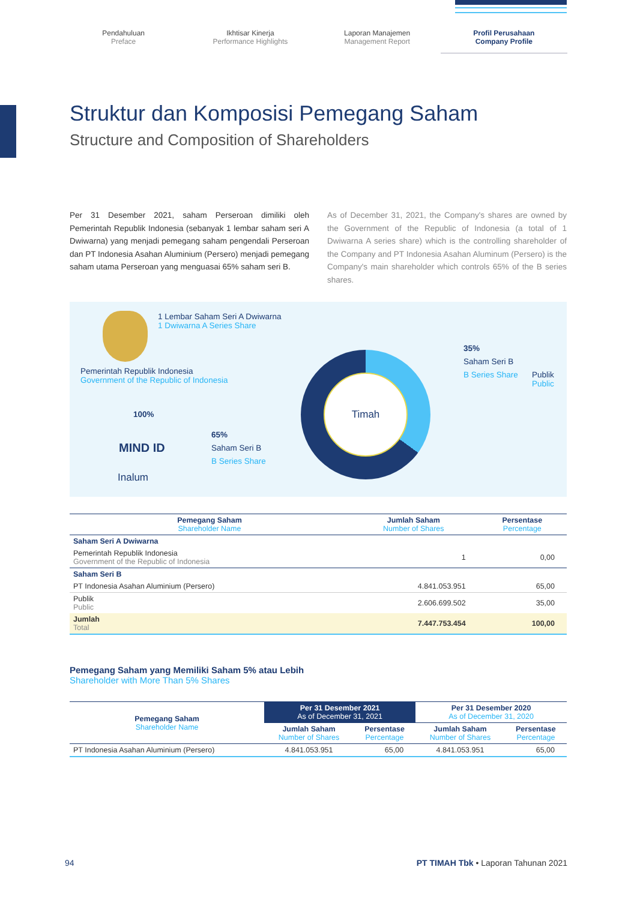Pendahuluan
Preface
Ikhtisar Kinerja
Performance Highlights
Laporan Manajemen
Management Report
Profil Perusahaan
Company Profile
Struktur dan Komposisi Pemegang Saham
Structure and Composition of Shareholders
Per 31 Desember 2021, saham Perseroan dimiliki oleh Pemerintah Republik Indonesia (sebanyak 1 lembar saham seri A Dwiwarna) yang menjadi pemegang saham pengendali Perseroan dan PT Indonesia Asahan Aluminium (Persero) menjadi pemegang saham utama Perseroan yang menguasai 65% saham seri B.
As of December 31, 2021, the Company's shares are owned by the Government of the Republic of Indonesia (a total of 1 Dwiwarna A series share) which is the controlling shareholder of the Company and PT Indonesia Asahan Aluminum (Persero) is the Company's main shareholder which controls 65% of the B series shares.
1 Lembar Saham Seri A Dwiwarna
1 Dwiwarna A Series Share
Pemerintah Republik Indonesia
Government of the Republic of Indonesia
100%
MIND ID
Inalum
65%
Saham Seri B
B Series Share
Timah
35%
Saham Seri B
B Series Share
Publik
Public
| Pemegang Saham Shareholder Name | Jumlah Saham Number of Shares | Persentase Percentage |
| --- | --- | --- |
| Saham Seri A Dwiwarna | | |
| Pemerintah Republik Indonesia Government of the Republic of Indonesia | 1 | 0,00 |
| Saham Seri B | | |
| PT Indonesia Asahan Aluminium (Persero) | 4.841.053.951 | 65,00 |
| Publik Public | 2.606.699.502 | 35,00 |
| Jumlah Total | 7.447.753.454 | 100,00 |
Pemegang Saham yang Memiliki Saham 5% atau Lebih
Shareholder with More Than 5% Shares
| Pemegang Saham Shareholder Name | Per 31 Desember 2021 As of December 31, 2021 | | Per 31 Desember 2020 As of December 31, 2020 | |
| --- | --- | --- | --- | --- |
| | Jumlah Saham Number of Shares | Persentase Percentage | Jumlah Saham Number of Shares | Persentase Percentage |
| PT Indonesia Asahan Aluminium (Persero) | 4.841.053.951 | 65,00 | 4.841.053.951 | 65,00 |
94 PT TIMAH Tbk • Laporan Tahunan 2021